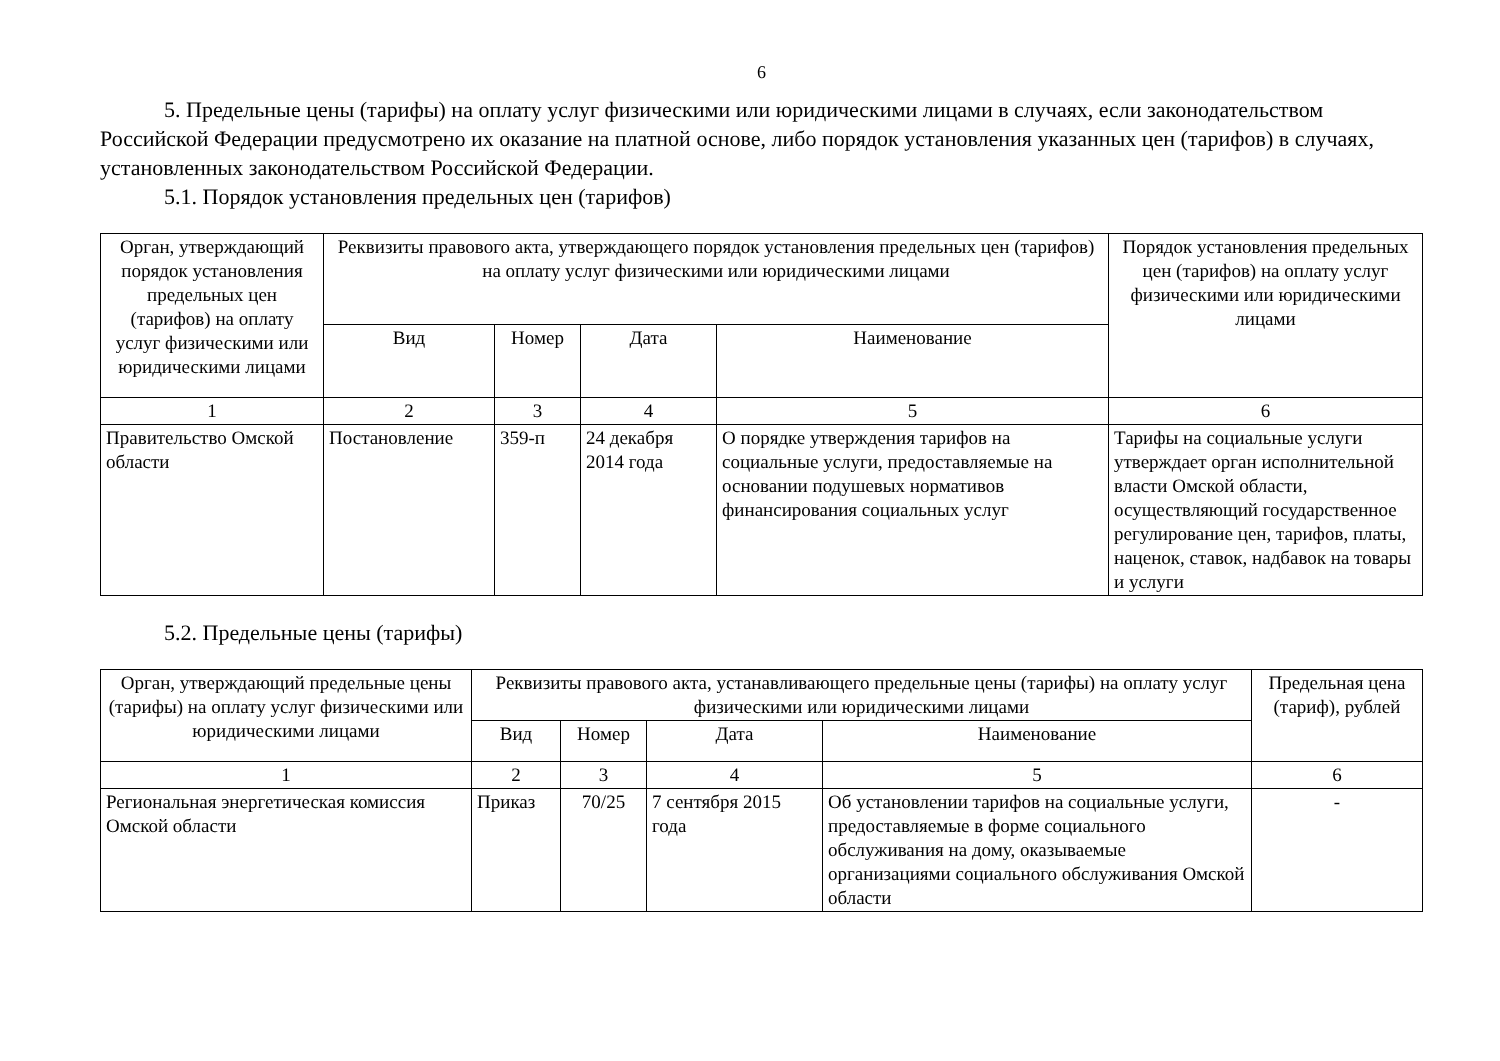6
5. Предельные цены (тарифы) на оплату услуг физическими или юридическими лицами в случаях, если законодательством Российской Федерации предусмотрено их оказание на платной основе, либо порядок установления указанных цен (тарифов) в случаях, установленных законодательством Российской Федерации.
5.1. Порядок установления предельных цен (тарифов)
| Орган, утверждающий порядок установления предельных цен (тарифов) на оплату услуг физическими или юридическими лицами | Реквизиты правового акта, утверждающего порядок установления предельных цен (тарифов) на оплату услуг физическими или юридическими лицами | | | | Порядок установления предельных цен (тарифов) на оплату услуг физическими или юридическими лицами |
| --- | --- | --- | --- | --- | --- |
| | Вид | Номер | Дата | Наименование | |
| 1 | 2 | 3 | 4 | 5 | 6 |
| Правительство Омской области | Постановление | 359-п | 24 декабря 2014 года | О порядке утверждения тарифов на социальные услуги, предоставляемые на основании подушевых нормативов финансирования социальных услуг | Тарифы на социальные услуги утверждает орган исполнительной власти Омской области, осуществляющий государственное регулирование цен, тарифов, платы, наценок, ставок, надбавок на товары и услуги |
5.2. Предельные цены (тарифы)
| Орган, утверждающий предельные цены (тарифы) на оплату услуг физическими или юридическими лицами | Реквизиты правового акта, устанавливающего предельные цены (тарифы) на оплату услуг физическими или юридическими лицами | | | | Предельная цена (тариф), рублей |
| --- | --- | --- | --- | --- | --- |
| | Вид | Номер | Дата | Наименование | |
| 1 | 2 | 3 | 4 | 5 | 6 |
| Региональная энергетическая комиссия Омской области | Приказ | 70/25 | 7 сентября 2015 года | Об установлении тарифов на социальные услуги, предоставляемые в форме социального обслуживания на дому, оказываемые организациями социального обслуживания Омской области | - |